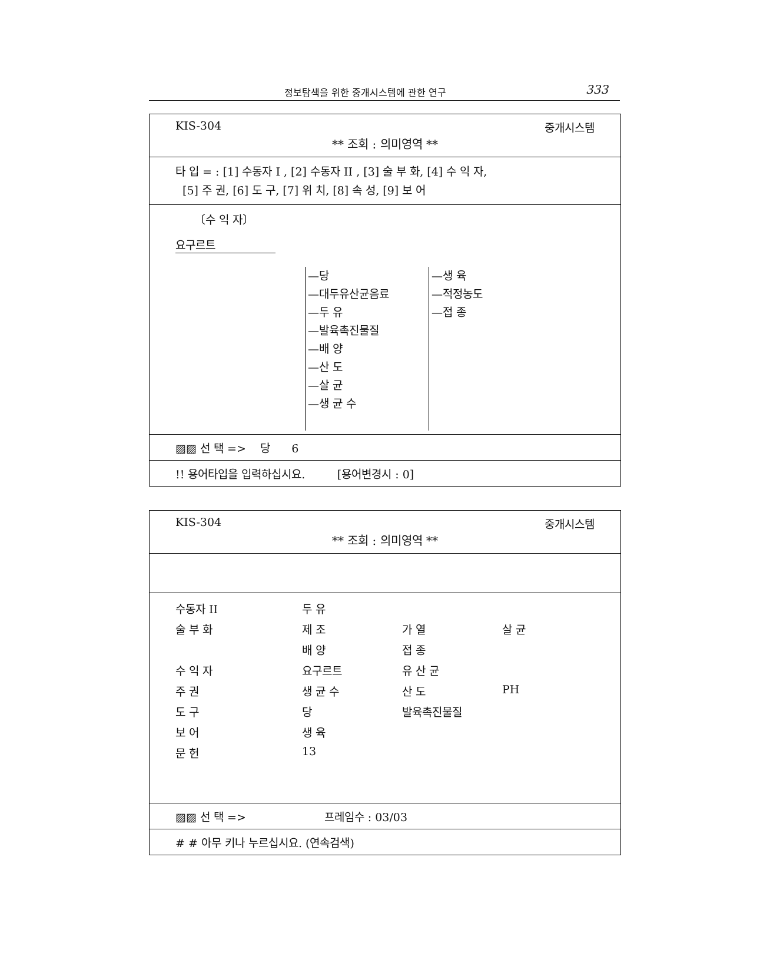정보탐색을 위한 중개시스템에 관한 연구 333
KIS-304 중개시스템
** 조회 : 의미영역 **
타 입 = : [1] 수동자 I , [2] 수동자 II , [3] 술 부 화, [4] 수 익 자,
[5] 주 권, [6] 도 구, [7] 위 치, [8] 속 성, [9] 보 어
〔수 익 자〕
요구르트
—당
—대두유산균음료
—두 유
—발육촉진물질
—배 양
—산 도
—살 균
—생 균 수
—생 육
—적정농도
—접 종
▨▨ 선 택 => 당 6
!! 용어타입을 입력하십시요. [용어변경시 : 0]
KIS-304 중개시스템
** 조회 : 의미영역 **
| 수동자 II | 두 유 | | |
| 술 부 화 | 제 조 | 가 열 | 살 균 |
| | 배 양 | 접 종 | |
| 수 익 자 | 요구르트 | 유 산 균 | |
| 주 권 | 생 균 수 | 산 도 | PH |
| 도 구 | 당 | 발육촉진물질 | |
| 보 어 | 생 육 | | |
| 문 헌 | 13 | | |
▨▨ 선 택 => 프레임수 : 03/03
# # 아무 키나 누르십시요. (연속검색)